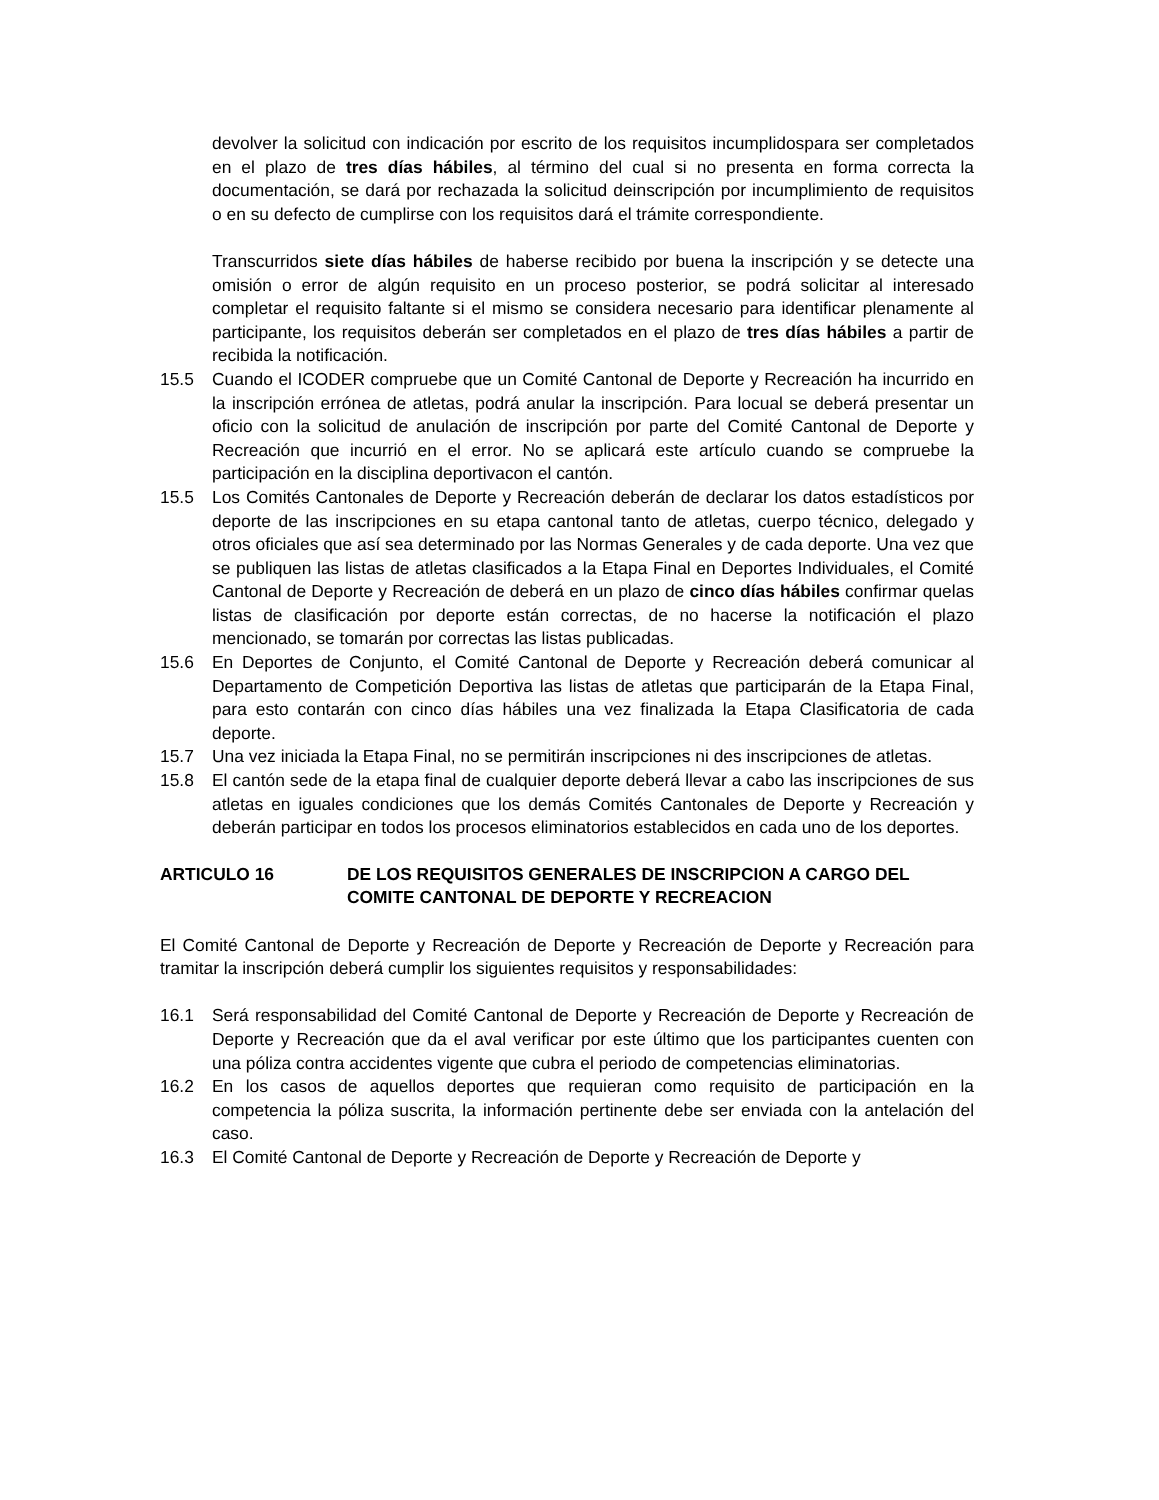devolver la solicitud con indicación por escrito de los requisitos incumplidospara ser completados en el plazo de tres días hábiles, al término del cual si no presenta en forma correcta la documentación, se dará por rechazada la solicitud deinscripción por incumplimiento de requisitos o en su defecto de cumplirse con los requisitos dará el trámite correspondiente.
Transcurridos siete días hábiles de haberse recibido por buena la inscripción y se detecte una omisión o error de algún requisito en un proceso posterior, se podrá solicitar al interesado completar el requisito faltante si el mismo se considera necesario para identificar plenamente al participante, los requisitos deberán ser completados en el plazo de tres días hábiles a partir de recibida la notificación.
15.5 Cuando el ICODER compruebe que un Comité Cantonal de Deporte y Recreación ha incurrido en la inscripción errónea de atletas, podrá anular la inscripción. Para locual se deberá presentar un oficio con la solicitud de anulación de inscripción por parte del Comité Cantonal de Deporte y Recreación que incurrió en el error. No se aplicará este artículo cuando se compruebe la participación en la disciplina deportivacon el cantón.
15.5 Los Comités Cantonales de Deporte y Recreación deberán de declarar los datos estadísticos por deporte de las inscripciones en su etapa cantonal tanto de atletas, cuerpo técnico, delegado y otros oficiales que así sea determinado por las Normas Generales y de cada deporte. Una vez que se publiquen las listas de atletas clasificados a la Etapa Final en Deportes Individuales, el Comité Cantonal de Deporte y Recreación de deberá en un plazo de cinco días hábiles confirmar quelas listas de clasificación por deporte están correctas, de no hacerse la notificación el plazo mencionado, se tomarán por correctas las listas publicadas.
15.6 En Deportes de Conjunto, el Comité Cantonal de Deporte y Recreación deberá comunicar al Departamento de Competición Deportiva las listas de atletas que participarán de la Etapa Final, para esto contarán con cinco días hábiles una vez finalizada la Etapa Clasificatoria de cada deporte.
15.7 Una vez iniciada la Etapa Final, no se permitirán inscripciones ni des inscripciones de atletas.
15.8 El cantón sede de la etapa final de cualquier deporte deberá llevar a cabo las inscripciones de sus atletas en iguales condiciones que los demás Comités Cantonales de Deporte y Recreación y deberán participar en todos los procesos eliminatorios establecidos en cada uno de los deportes.
ARTICULO 16 DE LOS REQUISITOS GENERALES DE INSCRIPCION A CARGO DEL COMITE CANTONAL DE DEPORTE Y RECREACION
El Comité Cantonal de Deporte y Recreación de Deporte y Recreación de Deporte y Recreación para tramitar la inscripción deberá cumplir los siguientes requisitos y responsabilidades:
16.1 Será responsabilidad del Comité Cantonal de Deporte y Recreación de Deporte y Recreación de Deporte y Recreación que da el aval verificar por este último que los participantes cuenten con una póliza contra accidentes vigente que cubra el periodo de competencias eliminatorias.
16.2 En los casos de aquellos deportes que requieran como requisito de participación en la competencia la póliza suscrita, la información pertinente debe ser enviada con la antelación del caso.
16.3 El Comité Cantonal de Deporte y Recreación de Deporte y Recreación de Deporte y